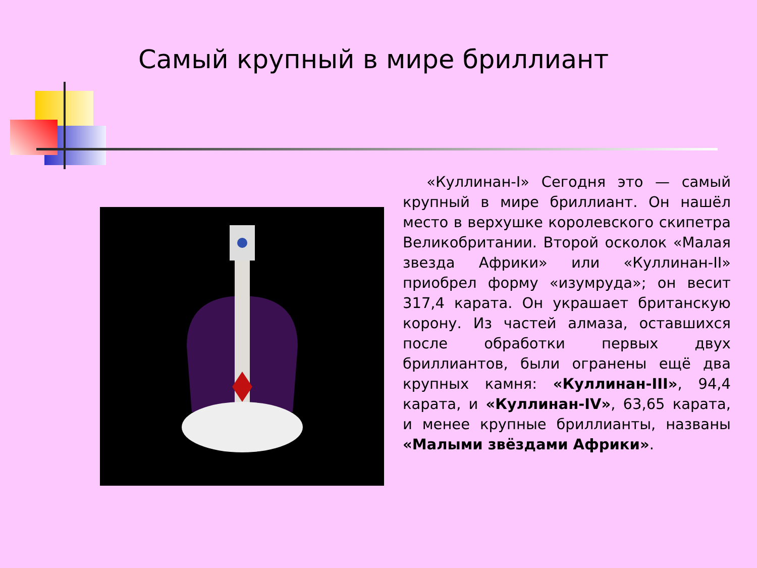Самый крупный в мире бриллиант
«Куллинан-I» Сегодня это — самый крупный в мире бриллиант. Он нашёл место в верхушке королевского скипетра Великобритании. Второй осколок «Малая звезда Африки» или «Куллинан-II» приобрел форму «изумруда»; он весит 317,4 карата. Он украшает британскую корону. Из частей алмаза, оставшихся после обработки первых двух бриллиантов, были огранены ещё два крупных камня: «Куллинан-III», 94,4 карата, и «Куллинан-IV», 63,65 карата, и менее крупные бриллианты, названы «Малыми звёздами Африки».